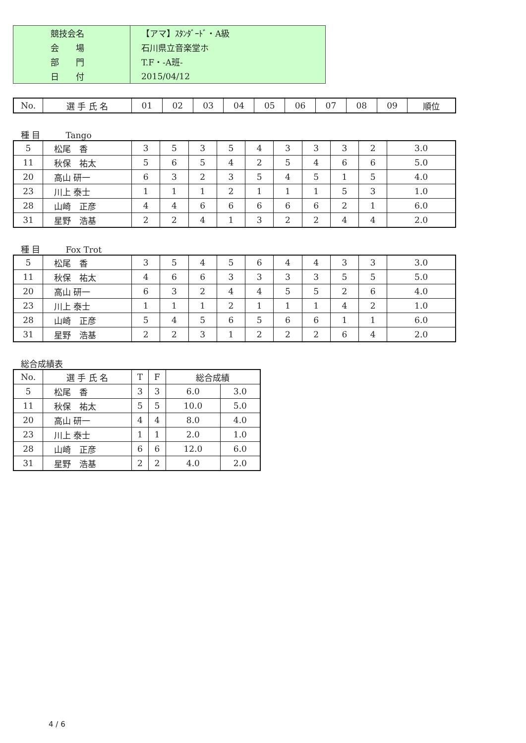| | 競技会名 | 【アマ】ｽﾀﾝﾀﾞｰﾄﾞ・A級 |
| | 会 場 | 石川県立音楽堂ホ |
| | 部 門 | T.F・-A班- |
| | 日 付 | 2015/04/12 |
| No. | 選 手 氏 名 | 01 | 02 | 03 | 04 | 05 | 06 | 07 | 08 | 09 | 順位 |
| --- | --- | --- | --- | --- | --- | --- | --- | --- | --- | --- | --- |
種 目　　　Tango
| 5 | 松尾 香 | 3 | 5 | 3 | 5 | 4 | 3 | 3 | 3 | 2 | 3.0 |
| 11 | 秋保 祐太 | 5 | 6 | 5 | 4 | 2 | 5 | 4 | 6 | 6 | 5.0 |
| 20 | 高山 研一 | 6 | 3 | 2 | 3 | 5 | 4 | 5 | 1 | 5 | 4.0 |
| 23 | 川上 泰士 | 1 | 1 | 1 | 2 | 1 | 1 | 1 | 5 | 3 | 1.0 |
| 28 | 山崎 正彦 | 4 | 4 | 6 | 6 | 6 | 6 | 6 | 2 | 1 | 6.0 |
| 31 | 星野 浩基 | 2 | 2 | 4 | 1 | 3 | 2 | 2 | 4 | 4 | 2.0 |
種 目　　　Fox Trot
| 5 | 松尾 香 | 3 | 5 | 4 | 5 | 6 | 4 | 4 | 3 | 3 | 3.0 |
| 11 | 秋保 祐太 | 4 | 6 | 6 | 3 | 3 | 3 | 3 | 5 | 5 | 5.0 |
| 20 | 高山 研一 | 6 | 3 | 2 | 4 | 4 | 5 | 5 | 2 | 6 | 4.0 |
| 23 | 川上 泰士 | 1 | 1 | 1 | 2 | 1 | 1 | 1 | 4 | 2 | 1.0 |
| 28 | 山崎 正彦 | 5 | 4 | 5 | 6 | 5 | 6 | 6 | 1 | 1 | 6.0 |
| 31 | 星野 浩基 | 2 | 2 | 3 | 1 | 2 | 2 | 2 | 6 | 4 | 2.0 |
総合成績表
| No. | 選 手 氏 名 | T | F | 総合成績 | |
| --- | --- | --- | --- | --- | --- |
| 5 | 松尾 香 | 3 | 3 | 6.0 | 3.0 |
| 11 | 秋保 祐太 | 5 | 5 | 10.0 | 5.0 |
| 20 | 高山 研一 | 4 | 4 | 8.0 | 4.0 |
| 23 | 川上 泰士 | 1 | 1 | 2.0 | 1.0 |
| 28 | 山崎 正彦 | 6 | 6 | 12.0 | 6.0 |
| 31 | 星野 浩基 | 2 | 2 | 4.0 | 2.0 |
4 / 6